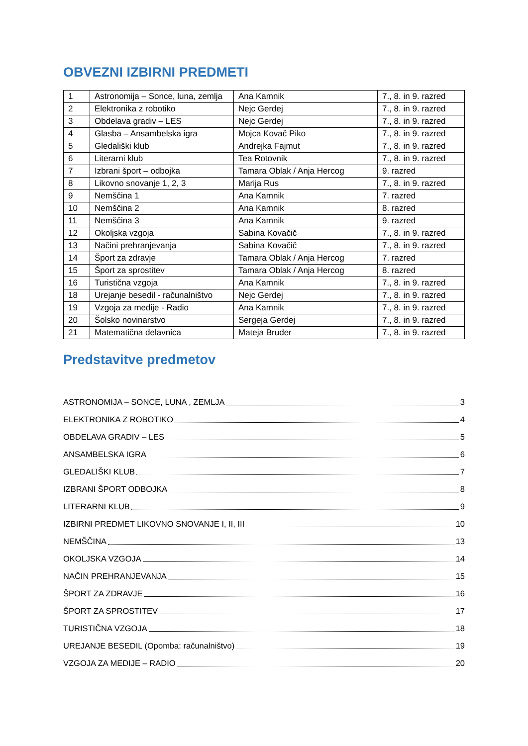OBVEZNI IZBIRNI PREDMETI
| 1 | Astronomija – Sonce, luna, zemlja | Ana Kamnik | 7., 8. in 9. razred |
| 2 | Elektronika z robotiko | Nejc Gerdej | 7., 8. in 9. razred |
| 3 | Obdelava gradiv – LES | Nejc Gerdej | 7., 8. in 9. razred |
| 4 | Glasba – Ansambelska igra | Mojca Kovač Piko | 7., 8. in 9. razred |
| 5 | Gledališki klub | Andrejka Fajmut | 7., 8. in 9. razred |
| 6 | Literarni klub | Tea Rotovnik | 7., 8. in 9. razred |
| 7 | Izbrani šport – odbojka | Tamara Oblak / Anja Hercog | 9. razred |
| 8 | Likovno snovanje 1, 2, 3 | Marija Rus | 7., 8. in 9. razred |
| 9 | Nemščina 1 | Ana Kamnik | 7. razred |
| 10 | Nemščina 2 | Ana Kamnik | 8. razred |
| 11 | Nemščina 3 | Ana Kamnik | 9. razred |
| 12 | Okoljska vzgoja | Sabina Kovačič | 7., 8. in 9. razred |
| 13 | Načini prehranjevanja | Sabina Kovačič | 7., 8. in 9. razred |
| 14 | Šport za zdravje | Tamara Oblak / Anja Hercog | 7. razred |
| 15 | Šport za sprostitev | Tamara Oblak / Anja Hercog | 8. razred |
| 16 | Turistična vzgoja | Ana Kamnik | 7., 8. in 9. razred |
| 18 | Urejanje besedil - računalništvo | Nejc Gerdej | 7., 8. in 9. razred |
| 19 | Vzgoja za medije - Radio | Ana Kamnik | 7., 8. in 9. razred |
| 20 | Šolsko novinarstvo | Sergeja Gerdej | 7., 8. in 9. razred |
| 21 | Matematična delavnica | Mateja Bruder | 7., 8. in 9. razred |
Predstavitve predmetov
ASTRONOMIJA – SONCE, LUNA , ZEMLJA 3
ELEKTRONIKA Z ROBOTIKO 4
OBDELAVA GRADIV – LES 5
ANSAMBELSKA IGRA 6
GLEDALIŠKI KLUB 7
IZBRANI ŠPORT ODBOJKA 8
LITERARNI KLUB 9
IZBIRNI PREDMET LIKOVNO SNOVANJE I, II, III 10
NEMŠČINA 13
OKOLJSKA VZGOJA 14
NAČIN PREHRANJEVANJA 15
ŠPORT ZA ZDRAVJE 16
ŠPORT ZA SPROSTITEV 17
TURISTIČNA VZGOJA 18
UREJANJE BESEDIL (Opomba: računalništvo) 19
VZGOJA ZA MEDIJE – RADIO 20